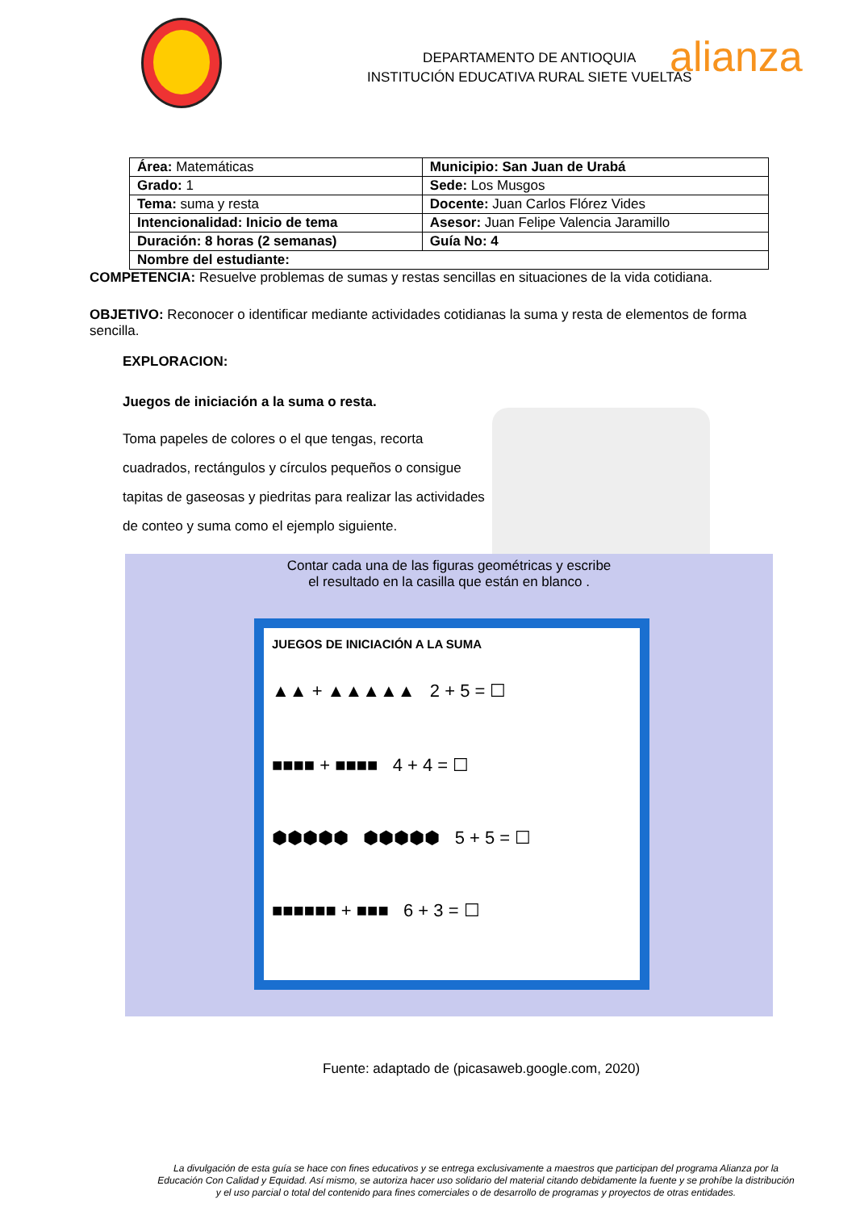DEPARTAMENTO DE ANTIOQUIA
INSTITUCIÓN EDUCATIVA RURAL SIETE VUELTAS
alianza
| Área: Matemáticas | Municipio: San Juan de Urabá |
| Grado: 1 | Sede: Los Musgos |
| Tema: suma y resta | Docente: Juan Carlos Flórez Vides |
| Intencionalidad: Inicio de tema | Asesor: Juan Felipe Valencia Jaramillo |
| Duración: 8 horas (2 semanas) | Guía No: 4 |
| Nombre del estudiante: | |
COMPETENCIA: Resuelve problemas de sumas y restas sencillas en situaciones de la vida cotidiana.
OBJETIVO: Reconocer o identificar mediante actividades cotidianas la suma y resta de elementos de forma sencilla.
EXPLORACION:
Juegos de iniciación a la suma o resta.
Toma papeles de colores o el que tengas, recorta cuadrados, rectángulos y círculos pequeños o consigue tapitas de gaseosas y piedritas para realizar las actividades de conteo y suma como el ejemplo siguiente.
Contar cada una de las figuras geométricas y escribe
el resultado en la casilla que están en blanco .
JUEGOS DE INICIACIÓN A LA SUMA
▲▲ + ▲▲▲▲▲ 2 + 5 = ☐
■■■■ + ■■■■ 4 + 4 = ☐
⬢⬢⬢⬢⬢ ⬢⬢⬢⬢⬢ 5 + 5 = ☐
■■■■■■ + ■■■ 6 + 3 = ☐
Fuente: adaptado de (picasaweb.google.com, 2020)
La divulgación de esta guía se hace con fines educativos y se entrega exclusivamente a maestros que participan del programa Alianza por la Educación Con Calidad y Equidad. Así mismo, se autoriza hacer uso solidario del material citando debidamente la fuente y se prohíbe la distribución y el uso parcial o total del contenido para fines comerciales o de desarrollo de programas y proyectos de otras entidades.